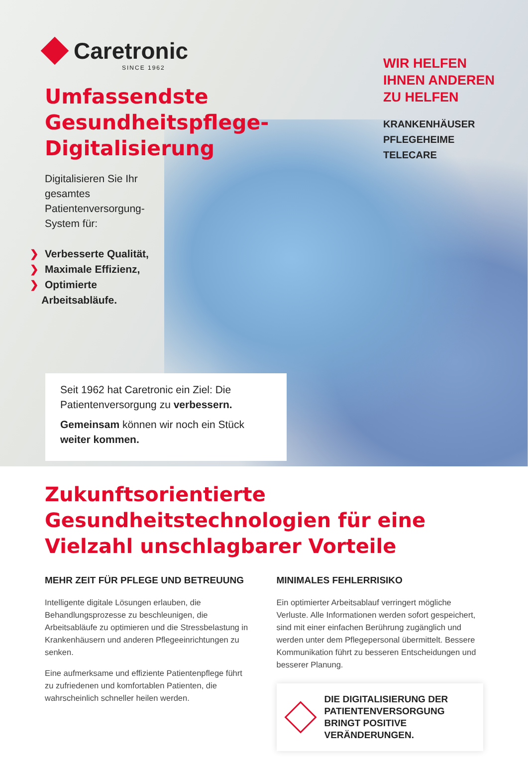Caretronic
SINCE 1962
Umfassendste Gesundheitspflege-Digitalisierung
Digitalisieren Sie Ihr gesamtes Patientenversorgung-System für:
❯ Verbesserte Qualität,
❯ Maximale Effizienz,
❯ Optimierte
Arbeitsabläufe.
WIR HELFEN
IHNEN ANDEREN
ZU HELFEN
KRANKENHÄUSER
PFLEGEHEIME
TELECARE
Seit 1962 hat Caretronic ein Ziel: Die Patientenversorgung zu verbessern.
Gemeinsam können wir noch ein Stück weiter kommen.
Zukunftsorientierte Gesundheitstechnologien für eine Vielzahl unschlagbarer Vorteile
MEHR ZEIT FÜR PFLEGE UND BETREUUNG
Intelligente digitale Lösungen erlauben, die Behandlungsprozesse zu beschleunigen, die Arbeitsabläufe zu optimieren und die Stressbelastung in Krankenhäusern und anderen Pflegeeinrichtungen zu senken.
Eine aufmerksame und effiziente Patientenpflege führt zu zufriedenen und komfortablen Patienten, die wahrscheinlich schneller heilen werden.
MINIMALES FEHLERRISIKO
Ein optimierter Arbeitsablauf verringert mögliche Verluste. Alle Informationen werden sofort gespeichert, sind mit einer einfachen Berührung zugänglich und werden unter dem Pflegepersonal übermittelt. Bessere Kommunikation führt zu besseren Entscheidungen und besserer Planung.
DIE DIGITALISIERUNG DER PATIENTENVERSORGUNG BRINGT POSITIVE VERÄNDERUNGEN.